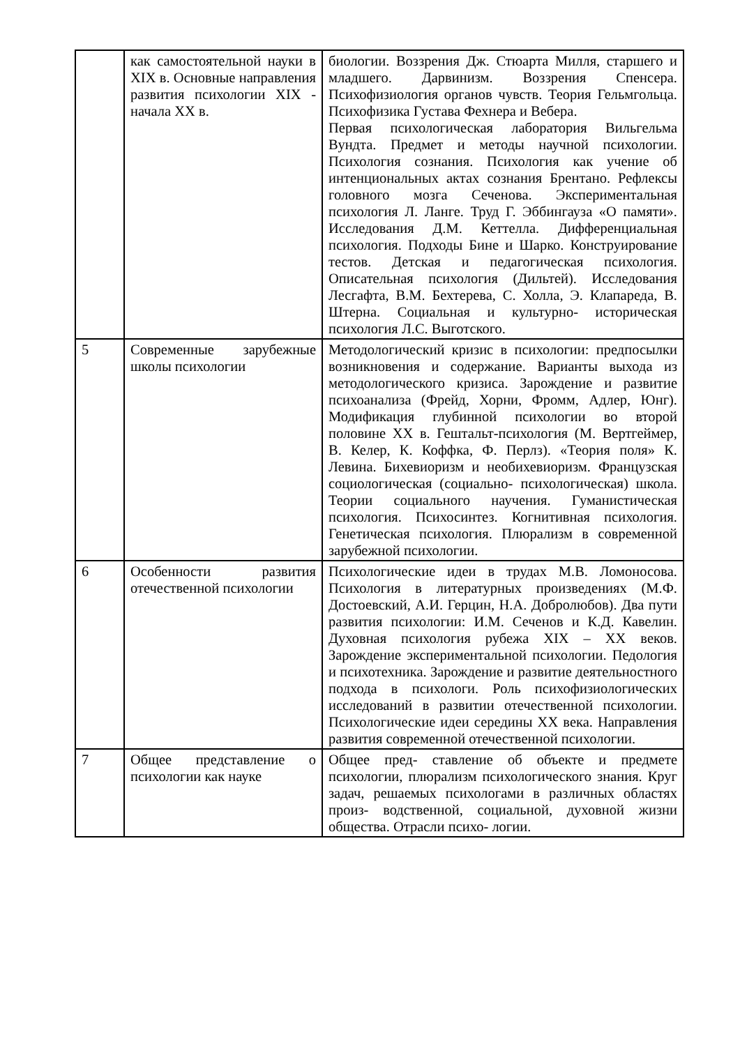| | как самостоятельной науки в XIX в. Основные направления развития психологии XIX - начала XX в. | биологии. Воззрения Дж. Стюарта Милля, старшего и младшего. Дарвинизм. Воззрения Спенсера. Психофизиология органов чувств. Теория Гельмгольца. Психофизика Густава Фехнера и Вебера. Первая психологическая лаборатория Вильгельма Вундта. Предмет и методы научной психологии. Психология сознания. Психология как учение об интенциональных актах сознания Брентано. Рефлексы головного мозга Сеченова. Экспериментальная психология Л. Ланге. Труд Г. Эббингауза «О памяти». Исследования Д.М. Кеттелла. Дифференциальная психология. Подходы Бине и Шарко. Конструирование тестов. Детская и педагогическая психология. Описательная психология (Дильтей). Исследования Лесгафта, В.М. Бехтерева, С. Холла, Э. Клапареда, В. Штерна. Социальная и культурно- историческая психология Л.С. Выготского. |
| 5 | Современные зарубежные школы психологии | Методологический кризис в психологии: предпосылки возникновения и содержание. Варианты выхода из методологического кризиса. Зарождение и развитие психоанализа (Фрейд, Хорни, Фромм, Адлер, Юнг). Модификация глубинной психологии во второй половине XX в. Гештальт-психология (М. Вертгеймер, В. Келер, К. Коффка, Ф. Перлз). «Теория поля» К. Левина. Бихевиоризм и необихевиоризм. Французская социологическая (социально- психологическая) школа. Теории социального научения. Гуманистическая психология. Психосинтез. Когнитивная психология. Генетическая психология. Плюрализм в современной зарубежной психологии. |
| 6 | Особенности развития отечественной психологии | Психологические идеи в трудах М.В. Ломоносова. Психология в литературных произведениях (М.Ф. Достоевский, А.И. Герцин, Н.А. Добролюбов). Два пути развития психологии: И.М. Сеченов и К.Д. Кавелин. Духовная психология рубежа XIX – XX веков. Зарождение экспериментальной психологии. Педология и психотехника. Зарождение и развитие деятельностного подхода в психологи. Роль психофизиологических исследований в развитии отечественной психологии. Психологические идеи середины XX века. Направления развития современной отечественной психологии. |
| 7 | Общее представление о психологии как науке | Общее пред- ставление об объекте и предмете психологии, плюрализм психологического знания. Круг задач, решаемых психологами в различных областях произ- водственной, социальной, духовной жизни общества. Отрасли психо- логии. |